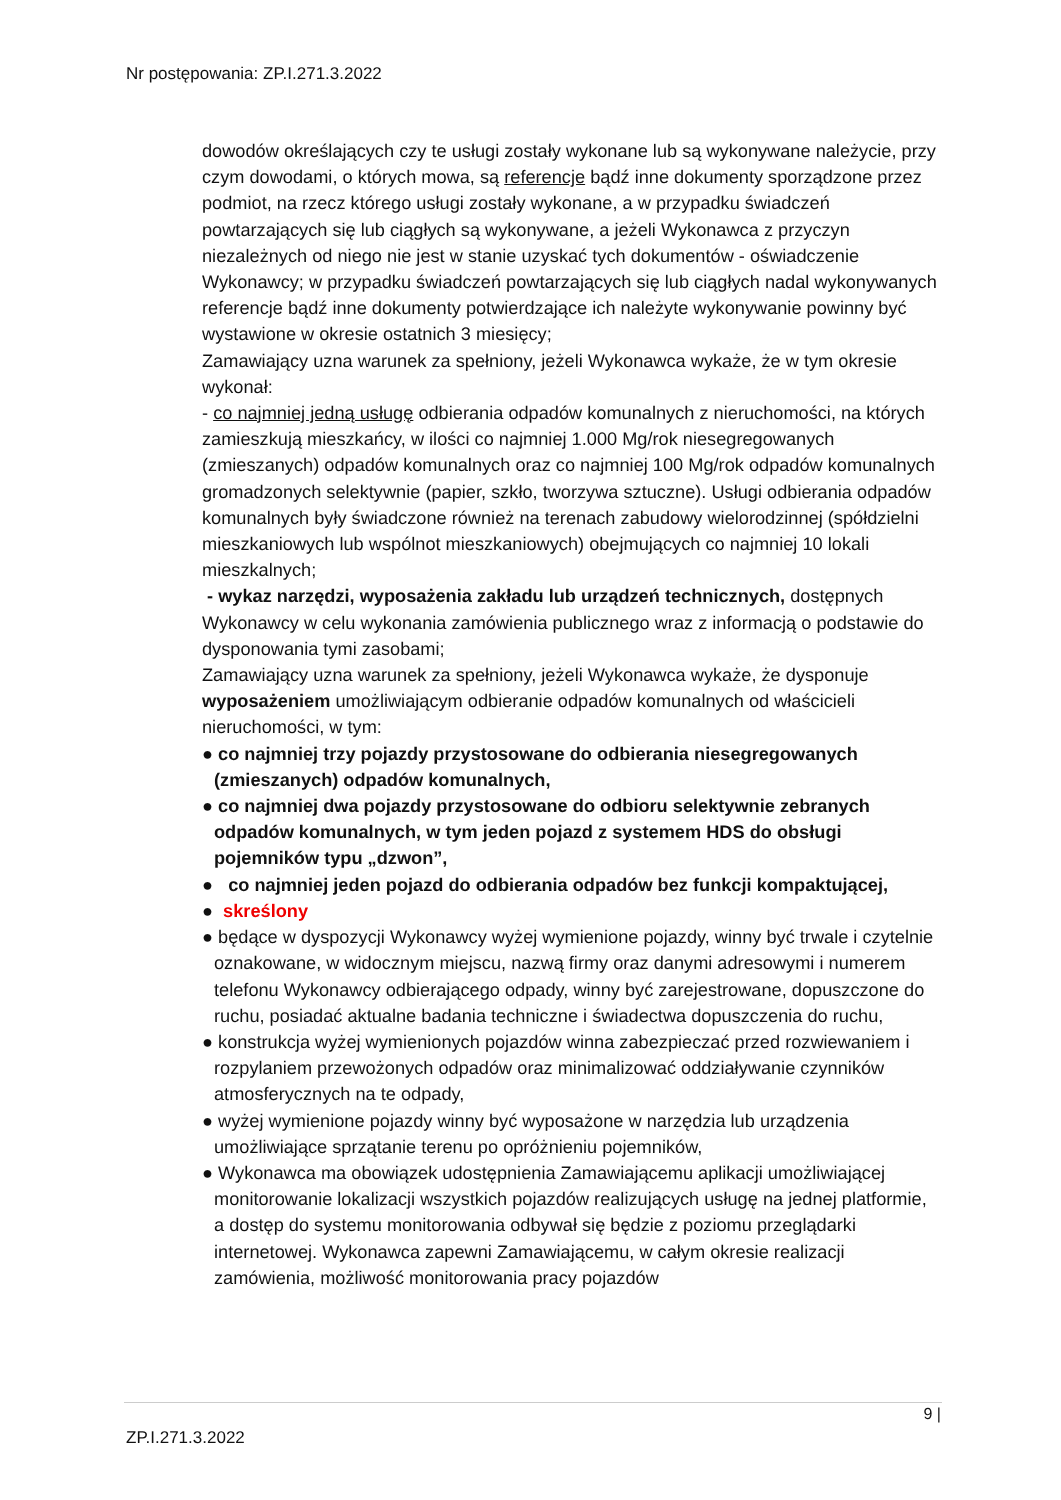Nr postępowania: ZP.I.271.3.2022
dowodów określających czy te usługi zostały wykonane lub są wykonywane należycie, przy czym dowodami, o których mowa, są referencje bądź inne dokumenty sporządzone przez podmiot, na rzecz którego usługi zostały wykonane, a w przypadku świadczeń powtarzających się lub ciągłych są wykonywane, a jeżeli Wykonawca z przyczyn niezależnych od niego nie jest w stanie uzyskać tych dokumentów - oświadczenie Wykonawcy; w przypadku świadczeń powtarzających się lub ciągłych nadal wykonywanych referencje bądź inne dokumenty potwierdzające ich należyte wykonywanie powinny być wystawione w okresie ostatnich 3 miesięcy;
Zamawiający uzna warunek za spełniony, jeżeli Wykonawca wykaże, że w tym okresie wykonał:
- co najmniej jedną usługę odbierania odpadów komunalnych z nieruchomości, na których zamieszkują mieszkańcy, w ilości co najmniej 1.000 Mg/rok niesegregowanych (zmieszanych) odpadów komunalnych oraz co najmniej 100 Mg/rok odpadów komunalnych gromadzonych selektywnie (papier, szkło, tworzywa sztuczne). Usługi odbierania odpadów komunalnych były świadczone również na terenach zabudowy wielorodzinnej (spółdzielni mieszkaniowych lub wspólnot mieszkaniowych) obejmujących co najmniej 10 lokali mieszkalnych;
- wykaz narzędzi, wyposażenia zakładu lub urządzeń technicznych, dostępnych Wykonawcy w celu wykonania zamówienia publicznego wraz z informacją o podstawie do dysponowania tymi zasobami;
Zamawiający uzna warunek za spełniony, jeżeli Wykonawca wykaże, że dysponuje wyposażeniem umożliwiającym odbieranie odpadów komunalnych od właścicieli nieruchomości, w tym:
● co najmniej trzy pojazdy przystosowane do odbierania niesegregowanych (zmieszanych) odpadów komunalnych,
● co najmniej dwa pojazdy przystosowane do odbioru selektywnie zebranych odpadów komunalnych, w tym jeden pojazd z systemem HDS do obsługi pojemników typu „dzwon”,
● co najmniej jeden pojazd do odbierania odpadów bez funkcji kompaktującej,
● skreślony
● będące w dyspozycji Wykonawcy wyżej wymienione pojazdy, winny być trwale i czytelnie oznakowane, w widocznym miejscu, nazwą firmy oraz danymi adresowymi i numerem telefonu Wykonawcy odbierającego odpady, winny być zarejestrowane, dopuszczone do ruchu, posiadać aktualne badania techniczne i świadectwa dopuszczenia do ruchu,
● konstrukcja wyżej wymienionych pojazdów winna zabezpieczać przed rozwiewaniem i rozpylaniem przewożonych odpadów oraz minimalizować oddziaływanie czynników atmosferycznych na te odpady,
● wyżej wymienione pojazdy winny być wyposażone w narzędzia lub urządzenia umożliwiające sprzątanie terenu po opróżnieniu pojemników,
● Wykonawca ma obowiązek udostępnienia Zamawiającemu aplikacji umożliwiającej monitorowanie lokalizacji wszystkich pojazdów realizujących usługę na jednej platformie, a dostęp do systemu monitorowania odbywał się będzie z poziomu przeglądarki internetowej. Wykonawca zapewni Zamawiającemu, w całym okresie realizacji zamówienia, możliwość monitorowania pracy pojazdów
9 |
ZP.I.271.3.2022